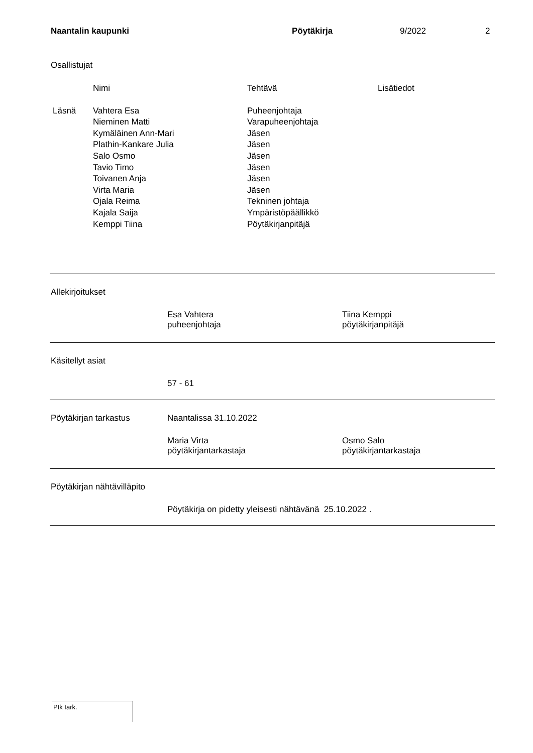Naantalin kaupunki Pöytäkirja 9/2022 2
Osallistujat
| | Nimi | Tehtävä | Lisätiedot |
| --- | --- | --- | --- |
| Läsnä | Vahtera Esa | Puheenjohtaja | |
| | Nieminen Matti | Varapuheenjohtaja | |
| | Kymäläinen Ann-Mari | Jäsen | |
| | Plathin-Kankare Julia | Jäsen | |
| | Salo Osmo | Jäsen | |
| | Tavio Timo | Jäsen | |
| | Toivanen Anja | Jäsen | |
| | Virta Maria | Jäsen | |
| | Ojala Reima | Tekninen johtaja | |
| | Kajala Saija | Ympäristöpäällikkö | |
| | Kemppi Tiina | Pöytäkirjanpitäjä | |
Allekirjoitukset
Esa Vahtera
puheenjohtaja
Tiina Kemppi
pöytäkirjanpitäjä
Käsitellyt asiat
57 - 61
Pöytäkirjan tarkastus Naantalissa 31.10.2022
Maria Virta
pöytäkirjantarkastaja
Osmo Salo
pöytäkirjantarkastaja
Pöytäkirjan nähtävilläpito
Pöytäkirja on pidetty yleisesti nähtävänä 25.10.2022 .
Ptk tark.